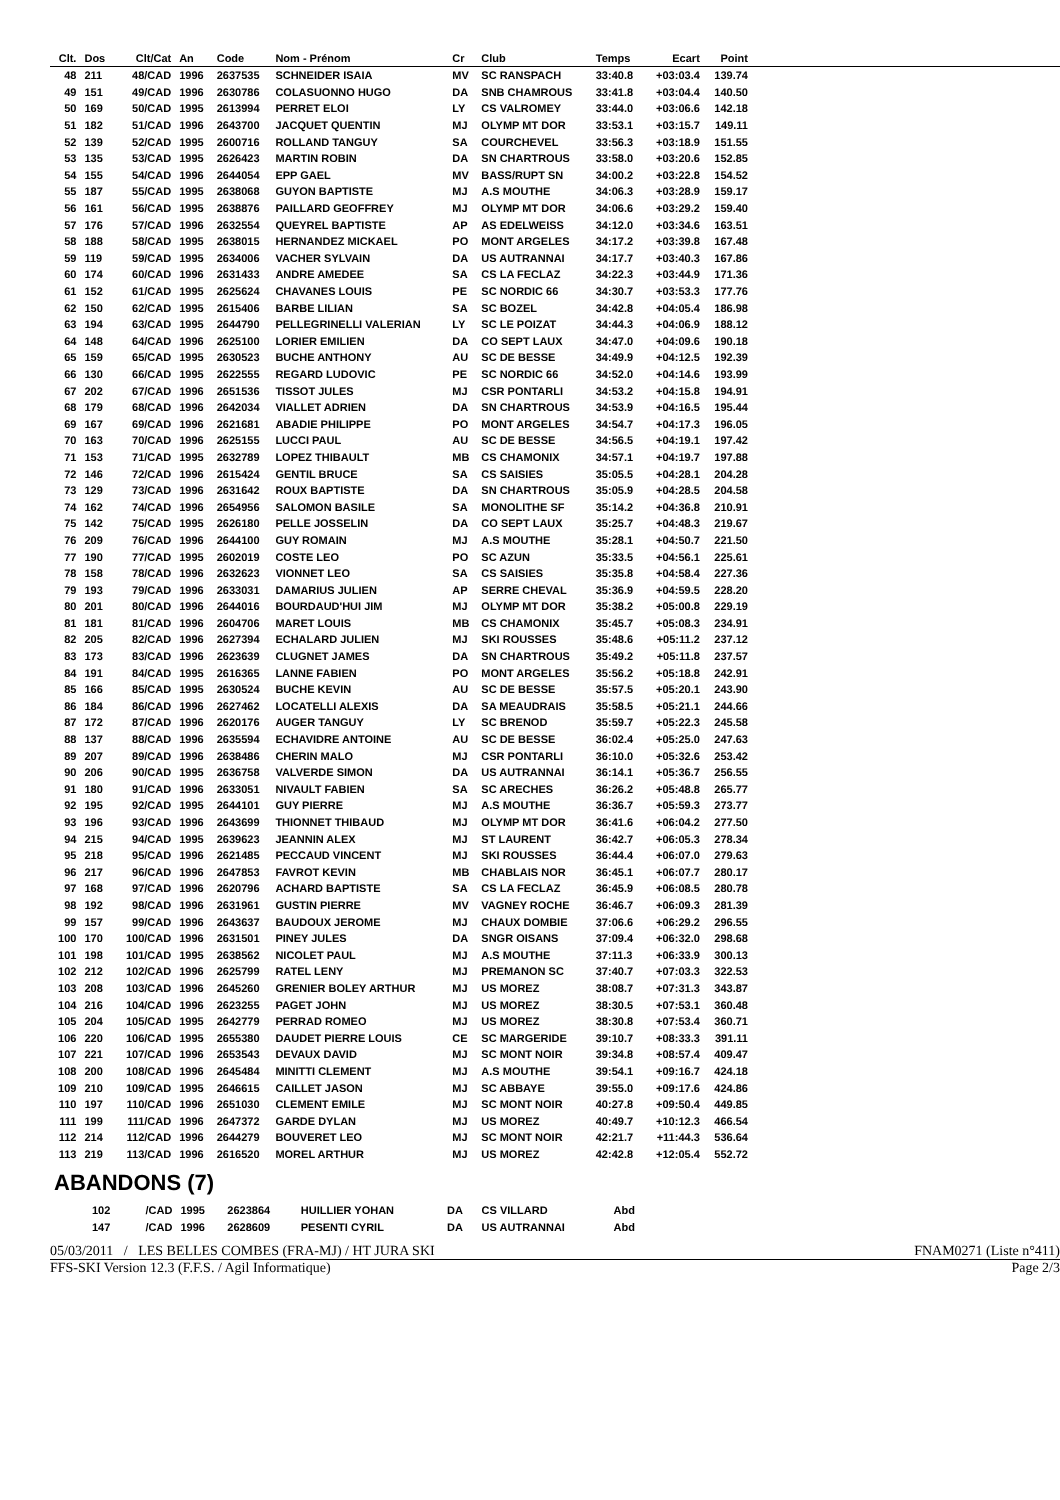| Clt. | Dos | Clt/Cat | An | Code | Nom - Prénom | Cr | Club | Temps | Ecart | Point | |
| --- | --- | --- | --- | --- | --- | --- | --- | --- | --- | --- | --- |
| 48 | 211 | 48/CAD | 1996 | 2637535 | SCHNEIDER ISAIA | MV | SC RANSPACH | 33:40.8 | +03:03.4 | 139.74 | |
| 49 | 151 | 49/CAD | 1996 | 2630786 | COLASUONNO HUGO | DA | SNB CHAMROUS | 33:41.8 | +03:04.4 | 140.50 | |
| 50 | 169 | 50/CAD | 1995 | 2613994 | PERRET ELOI | LY | CS VALROMEY | 33:44.0 | +03:06.6 | 142.18 | |
| 51 | 182 | 51/CAD | 1996 | 2643700 | JACQUET QUENTIN | MJ | OLYMP MT DOR | 33:53.1 | +03:15.7 | 149.11 | |
| 52 | 139 | 52/CAD | 1995 | 2600716 | ROLLAND TANGUY | SA | COURCHEVEL | 33:56.3 | +03:18.9 | 151.55 | |
| 53 | 135 | 53/CAD | 1995 | 2626423 | MARTIN ROBIN | DA | SN CHARTROUS | 33:58.0 | +03:20.6 | 152.85 | |
| 54 | 155 | 54/CAD | 1996 | 2644054 | EPP GAEL | MV | BASS/RUPT SN | 34:00.2 | +03:22.8 | 154.52 | |
| 55 | 187 | 55/CAD | 1995 | 2638068 | GUYON BAPTISTE | MJ | A.S MOUTHE | 34:06.3 | +03:28.9 | 159.17 | |
| 56 | 161 | 56/CAD | 1995 | 2638876 | PAILLARD GEOFFREY | MJ | OLYMP MT DOR | 34:06.6 | +03:29.2 | 159.40 | |
| 57 | 176 | 57/CAD | 1996 | 2632554 | QUEYREL BAPTISTE | AP | AS EDELWEISS | 34:12.0 | +03:34.6 | 163.51 | |
| 58 | 188 | 58/CAD | 1995 | 2638015 | HERNANDEZ MICKAEL | PO | MONT ARGELES | 34:17.2 | +03:39.8 | 167.48 | |
| 59 | 119 | 59/CAD | 1995 | 2634006 | VACHER SYLVAIN | DA | US AUTRANNAI | 34:17.7 | +03:40.3 | 167.86 | |
| 60 | 174 | 60/CAD | 1996 | 2631433 | ANDRE AMEDEE | SA | CS LA FECLAZ | 34:22.3 | +03:44.9 | 171.36 | |
| 61 | 152 | 61/CAD | 1995 | 2625624 | CHAVANES LOUIS | PE | SC NORDIC 66 | 34:30.7 | +03:53.3 | 177.76 | |
| 62 | 150 | 62/CAD | 1995 | 2615406 | BARBE LILIAN | SA | SC BOZEL | 34:42.8 | +04:05.4 | 186.98 | |
| 63 | 194 | 63/CAD | 1995 | 2644790 | PELLEGRINELLI VALERIAN | LY | SC LE POIZAT | 34:44.3 | +04:06.9 | 188.12 | |
| 64 | 148 | 64/CAD | 1996 | 2625100 | LORIER EMILIEN | DA | CO SEPT LAUX | 34:47.0 | +04:09.6 | 190.18 | |
| 65 | 159 | 65/CAD | 1995 | 2630523 | BUCHE ANTHONY | AU | SC DE BESSE | 34:49.9 | +04:12.5 | 192.39 | |
| 66 | 130 | 66/CAD | 1995 | 2622555 | REGARD LUDOVIC | PE | SC NORDIC 66 | 34:52.0 | +04:14.6 | 193.99 | |
| 67 | 202 | 67/CAD | 1996 | 2651536 | TISSOT JULES | MJ | CSR PONTARLI | 34:53.2 | +04:15.8 | 194.91 | |
| 68 | 179 | 68/CAD | 1996 | 2642034 | VIALLET ADRIEN | DA | SN CHARTROUS | 34:53.9 | +04:16.5 | 195.44 | |
| 69 | 167 | 69/CAD | 1996 | 2621681 | ABADIE PHILIPPE | PO | MONT ARGELES | 34:54.7 | +04:17.3 | 196.05 | |
| 70 | 163 | 70/CAD | 1996 | 2625155 | LUCCI PAUL | AU | SC DE BESSE | 34:56.5 | +04:19.1 | 197.42 | |
| 71 | 153 | 71/CAD | 1995 | 2632789 | LOPEZ THIBAULT | MB | CS CHAMONIX | 34:57.1 | +04:19.7 | 197.88 | |
| 72 | 146 | 72/CAD | 1996 | 2615424 | GENTIL BRUCE | SA | CS SAISIES | 35:05.5 | +04:28.1 | 204.28 | |
| 73 | 129 | 73/CAD | 1996 | 2631642 | ROUX BAPTISTE | DA | SN CHARTROUS | 35:05.9 | +04:28.5 | 204.58 | |
| 74 | 162 | 74/CAD | 1996 | 2654956 | SALOMON BASILE | SA | MONOLITHE SF | 35:14.2 | +04:36.8 | 210.91 | |
| 75 | 142 | 75/CAD | 1995 | 2626180 | PELLE JOSSELIN | DA | CO SEPT LAUX | 35:25.7 | +04:48.3 | 219.67 | |
| 76 | 209 | 76/CAD | 1996 | 2644100 | GUY ROMAIN | MJ | A.S MOUTHE | 35:28.1 | +04:50.7 | 221.50 | |
| 77 | 190 | 77/CAD | 1995 | 2602019 | COSTE LEO | PO | SC AZUN | 35:33.5 | +04:56.1 | 225.61 | |
| 78 | 158 | 78/CAD | 1996 | 2632623 | VIONNET LEO | SA | CS SAISIES | 35:35.8 | +04:58.4 | 227.36 | |
| 79 | 193 | 79/CAD | 1996 | 2633031 | DAMARIUS JULIEN | AP | SERRE CHEVAL | 35:36.9 | +04:59.5 | 228.20 | |
| 80 | 201 | 80/CAD | 1996 | 2644016 | BOURDAUD'HUI JIM | MJ | OLYMP MT DOR | 35:38.2 | +05:00.8 | 229.19 | |
| 81 | 181 | 81/CAD | 1996 | 2604706 | MARET LOUIS | MB | CS CHAMONIX | 35:45.7 | +05:08.3 | 234.91 | |
| 82 | 205 | 82/CAD | 1996 | 2627394 | ECHALARD JULIEN | MJ | SKI ROUSSES | 35:48.6 | +05:11.2 | 237.12 | |
| 83 | 173 | 83/CAD | 1996 | 2623639 | CLUGNET JAMES | DA | SN CHARTROUS | 35:49.2 | +05:11.8 | 237.57 | |
| 84 | 191 | 84/CAD | 1995 | 2616365 | LANNE FABIEN | PO | MONT ARGELES | 35:56.2 | +05:18.8 | 242.91 | |
| 85 | 166 | 85/CAD | 1995 | 2630524 | BUCHE KEVIN | AU | SC DE BESSE | 35:57.5 | +05:20.1 | 243.90 | |
| 86 | 184 | 86/CAD | 1996 | 2627462 | LOCATELLI ALEXIS | DA | SA MEAUDRAIS | 35:58.5 | +05:21.1 | 244.66 | |
| 87 | 172 | 87/CAD | 1996 | 2620176 | AUGER TANGUY | LY | SC BRENOD | 35:59.7 | +05:22.3 | 245.58 | |
| 88 | 137 | 88/CAD | 1996 | 2635594 | ECHAVIDRE ANTOINE | AU | SC DE BESSE | 36:02.4 | +05:25.0 | 247.63 | |
| 89 | 207 | 89/CAD | 1996 | 2638486 | CHERIN MALO | MJ | CSR PONTARLI | 36:10.0 | +05:32.6 | 253.42 | |
| 90 | 206 | 90/CAD | 1995 | 2636758 | VALVERDE SIMON | DA | US AUTRANNAI | 36:14.1 | +05:36.7 | 256.55 | |
| 91 | 180 | 91/CAD | 1996 | 2633051 | NIVAULT FABIEN | SA | SC ARECHES | 36:26.2 | +05:48.8 | 265.77 | |
| 92 | 195 | 92/CAD | 1995 | 2644101 | GUY PIERRE | MJ | A.S MOUTHE | 36:36.7 | +05:59.3 | 273.77 | |
| 93 | 196 | 93/CAD | 1996 | 2643699 | THIONNET THIBAUD | MJ | OLYMP MT DOR | 36:41.6 | +06:04.2 | 277.50 | |
| 94 | 215 | 94/CAD | 1995 | 2639623 | JEANNIN ALEX | MJ | ST LAURENT | 36:42.7 | +06:05.3 | 278.34 | |
| 95 | 218 | 95/CAD | 1996 | 2621485 | PECCAUD VINCENT | MJ | SKI ROUSSES | 36:44.4 | +06:07.0 | 279.63 | |
| 96 | 217 | 96/CAD | 1996 | 2647853 | FAVROT KEVIN | MB | CHABLAIS NOR | 36:45.1 | +06:07.7 | 280.17 | |
| 97 | 168 | 97/CAD | 1996 | 2620796 | ACHARD BAPTISTE | SA | CS LA FECLAZ | 36:45.9 | +06:08.5 | 280.78 | |
| 98 | 192 | 98/CAD | 1996 | 2631961 | GUSTIN PIERRE | MV | VAGNEY ROCHE | 36:46.7 | +06:09.3 | 281.39 | |
| 99 | 157 | 99/CAD | 1996 | 2643637 | BAUDOUX JEROME | MJ | CHAUX DOMBIE | 37:06.6 | +06:29.2 | 296.55 | |
| 100 | 170 | 100/CAD | 1996 | 2631501 | PINEY JULES | DA | SNGR OISANS | 37:09.4 | +06:32.0 | 298.68 | |
| 101 | 198 | 101/CAD | 1995 | 2638562 | NICOLET PAUL | MJ | A.S MOUTHE | 37:11.3 | +06:33.9 | 300.13 | |
| 102 | 212 | 102/CAD | 1996 | 2625799 | RATEL LENY | MJ | PREMANON SC | 37:40.7 | +07:03.3 | 322.53 | |
| 103 | 208 | 103/CAD | 1996 | 2645260 | GRENIER BOLEY ARTHUR | MJ | US MOREZ | 38:08.7 | +07:31.3 | 343.87 | |
| 104 | 216 | 104/CAD | 1996 | 2623255 | PAGET JOHN | MJ | US MOREZ | 38:30.5 | +07:53.1 | 360.48 | |
| 105 | 204 | 105/CAD | 1995 | 2642779 | PERRAD ROMEO | MJ | US MOREZ | 38:30.8 | +07:53.4 | 360.71 | |
| 106 | 220 | 106/CAD | 1995 | 2655380 | DAUDET PIERRE LOUIS | CE | SC MARGERIDE | 39:10.7 | +08:33.3 | 391.11 | |
| 107 | 221 | 107/CAD | 1996 | 2653543 | DEVAUX DAVID | MJ | SC MONT NOIR | 39:34.8 | +08:57.4 | 409.47 | |
| 108 | 200 | 108/CAD | 1996 | 2645484 | MINITTI CLEMENT | MJ | A.S MOUTHE | 39:54.1 | +09:16.7 | 424.18 | |
| 109 | 210 | 109/CAD | 1995 | 2646615 | CAILLET JASON | MJ | SC ABBAYE | 39:55.0 | +09:17.6 | 424.86 | |
| 110 | 197 | 110/CAD | 1996 | 2651030 | CLEMENT EMILE | MJ | SC MONT NOIR | 40:27.8 | +09:50.4 | 449.85 | |
| 111 | 199 | 111/CAD | 1996 | 2647372 | GARDE DYLAN | MJ | US MOREZ | 40:49.7 | +10:12.3 | 466.54 | |
| 112 | 214 | 112/CAD | 1996 | 2644279 | BOUVERET LEO | MJ | SC MONT NOIR | 42:21.7 | +11:44.3 | 536.64 | |
| 113 | 219 | 113/CAD | 1996 | 2616520 | MOREL ARTHUR | MJ | US MOREZ | 42:42.8 | +12:05.4 | 552.72 | |
ABANDONS (7)
| | 102 | /CAD | 1995 | 2623864 | HUILLIER YOHAN | DA | CS VILLARD | Abd | |
| | 147 | /CAD | 1996 | 2628609 | PESENTI CYRIL | DA | US AUTRANNAI | Abd | |
05/03/2011 / LES BELLES COMBES (FRA-MJ) / HT JURA SKI FNAM0271 (Liste n°411)
FFS-SKI Version 12.3 (F.F.S. / Agil Informatique) Page 2/3